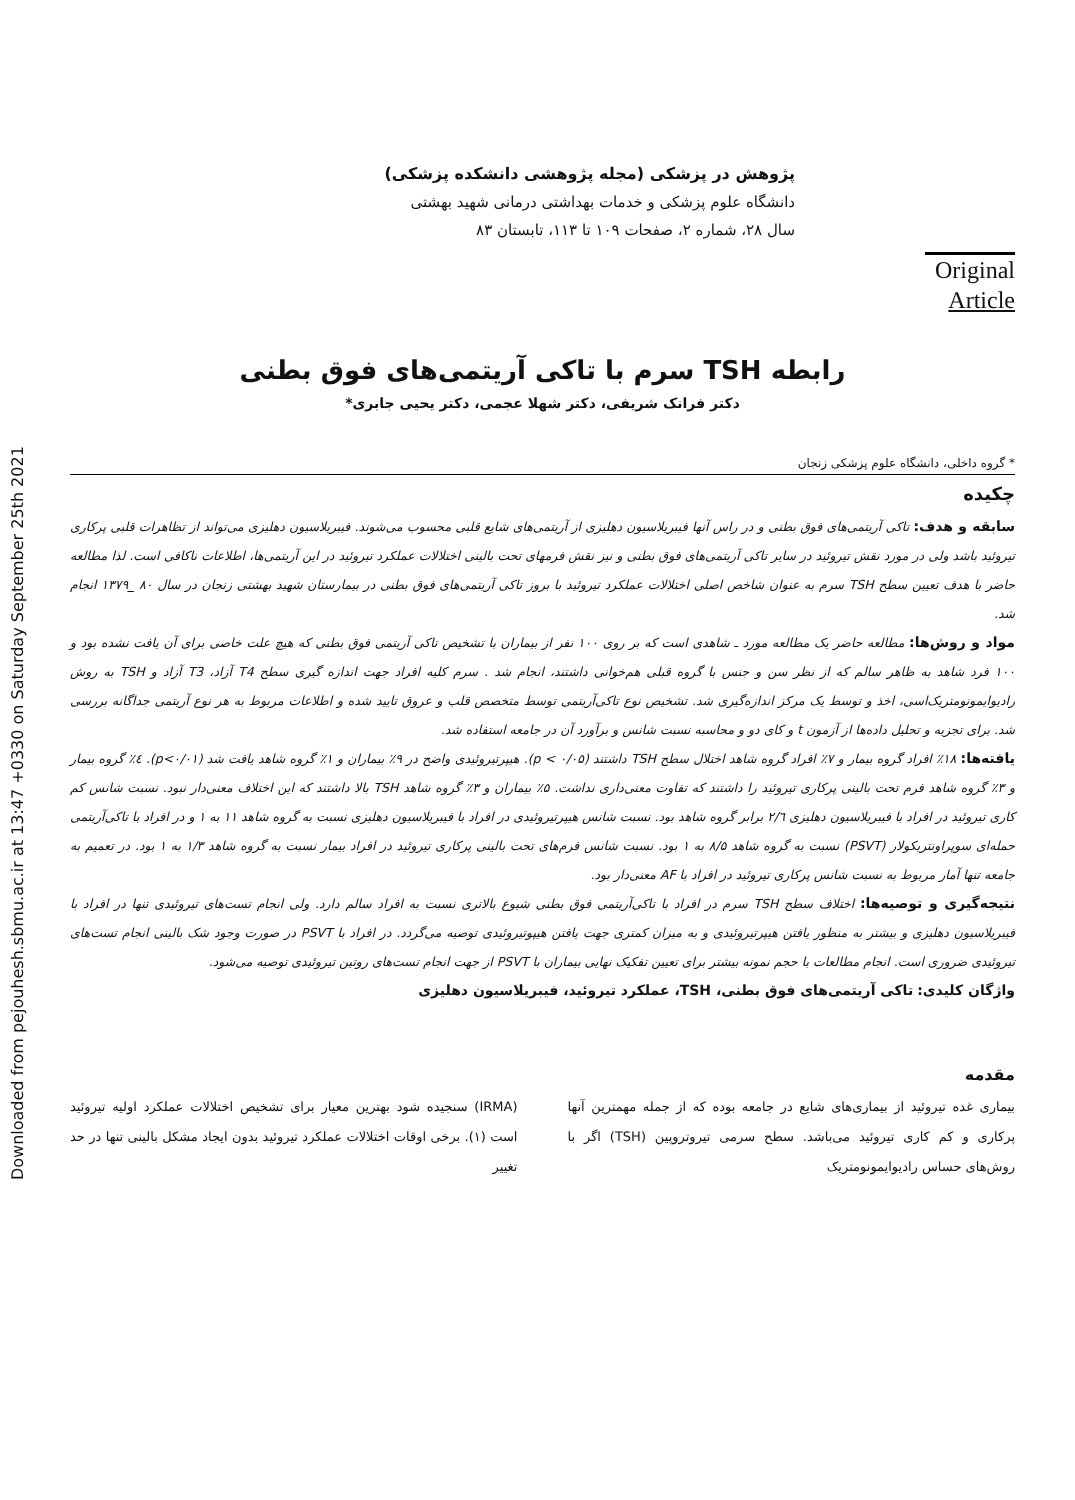Downloaded from pejouhesh.sbmu.ac.ir at 13:47 +0330 on Saturday September 25th 2021
پژوهش در پزشکی (مجله پژوهشی دانشکده پزشکی)
دانشگاه علوم پزشکی و خدمات بهداشتی درمانی شهید بهشتی
سال ۲۸، شماره ۲، صفحات ۱۰۹ تا ۱۱۳، تابستان ۸۳
Original
Article
رابطه TSH سرم با تاکی آریتمی‌های فوق بطنی
دکتر فرانک شریفی، دکتر شهلا عجمی، دکتر یحیی جابری*
* گروه داخلی، دانشگاه علوم پزشکی زنجان
چکیده
سابقه و هدف: تاکی آریتمی‌های فوق بطنی و در راس آنها فیبریلاسیون دهلیزی از آریتمی‌های شایع قلبی محسوب می‌شوند. فیبریلاسیون دهلیزی می‌تواند از تظاهرات قلبی پرکاری تیروئید باشد ولی در مورد نقش تیروئید در سایر تاکی آریتمی‌های فوق بطنی و نیز نقش فرمهای تحت بالینی اختلالات عملکرد تیروئید در این آریتمی‌ها، اطلاعات ناکافی است. لذا مطالعه حاضر با هدف تعیین سطح TSH سرم به عنوان شاخص اصلی اختلالات عملکرد تیروئید با بروز تاکی آریتمی‌های فوق بطنی در بیمارستان شهید بهشتی زنجان در سال ۸۰ _۱۳۷۹ انجام شد.
مواد و روش‌ها: مطالعه حاضر یک مطالعه مورد ـ شاهدی است که بر روی ۱۰۰ نفر از بیماران با تشخیص تاکی آریتمی فوق بطنی که هیچ علت خاصی برای آن یافت نشده بود و ۱۰۰ فرد شاهد به ظاهر سالم که از نظر سن و جنس با گروه قبلی هم‌خوانی داشتند، انجام شد . سرم کلیه افراد جهت اندازه گیری سطح T4 آزاد، T3 آزاد و TSH به روش رادیوایمونومتریک‌اسی، اخذ و توسط یک مرکز اندازه‌گیری شد. تشخیص نوع تاکی‌آریتمی توسط متخصص قلب و عروق تایید شده و اطلاعات مربوط به هر نوع آریتمی جداگانه بررسی شد. برای تجزیه و تحلیل داده‌ها از آزمون t و کای دو و محاسبه نسبت شانس و برآورد آن در جامعه استفاده شد.
یافته‌ها: ۱۸٪ افراد گروه بیمار و ۷٪ افراد گروه شاهد اختلال سطح TSH داشتند (p < ۰/۰۵). هیپرتیروئیدی واضح در ۹٪ بیماران و ۱٪ گروه شاهد یافت شد (p<۰/۰۱). ٤٪ گروه بیمار و ۳٪ گروه شاهد فرم تحت بالینی پرکاری تیروئید را داشتند که تفاوت معنی‌داری نداشت. ۵٪ بیماران و ۳٪ گروه شاهد TSH بالا داشتند که این اختلاف معنی‌دار نبود. نسبت شانس کم کاری تیروئید در افراد با فیبریلاسیون دهلیزی ۲/٦ برابر گروه شاهد بود. نسبت شانس هیپرتیروئیدی در افراد با فیبریلاسیون دهلیزی نسبت به گروه شاهد ۱۱ به ۱ و در افراد با تاکی‌آریتمی حمله‌ای سوپراونتریکولار (PSVT) نسبت به گروه شاهد ۸/۵ به ۱ بود. نسبت شانس فرم‌های تحت بالینی پرکاری تیروئید در افراد بیمار نسبت به گروه شاهد ۱/۳ به ۱ بود. در تعمیم به جامعه تنها آمار مربوط به نسبت شانس پرکاری تیروئید در افراد با AF معنی‌دار بود.
نتیجه‌گیری و توصیه‌ها: اختلاف سطح TSH سرم در افراد با تاکی‌آریتمی فوق بطنی شیوع بالاتری نسبت به افراد سالم دارد. ولی انجام تست‌های تیروئیدی تنها در افراد با فیبریلاسیون دهلیزی و بیشتر به منظور یافتن هیپرتیروئیدی و به میزان کمتری جهت یافتن هیپوتیروئیدی توصیه می‌گردد. در افراد با PSVT در صورت وجود شک بالینی انجام تست‌های تیروئیدی ضروری است. انجام مطالعات با حجم نمونه بیشتر برای تعیین تفکیک نهایی بیماران با PSVT از جهت انجام تست‌های روتین تیروئیدی توصیه می‌شود.
واژگان کلیدی: تاکی آریتمی‌های فوق بطنی، TSH، عملکرد تیروئید، فیبریلاسیون دهلیزی
مقدمه
بیماری غده تیروئید از بیماری‌های شایع در جامعه بوده که از جمله مهمترین آنها پرکاری و کم کاری تیروئید می‌باشد. سطح سرمی تیروتروپین (TSH) اگر با روش‌های حساس رادیوایمونومتریک
(IRMA) سنجیده شود بهترین معیار برای تشخیص اختلالات عملکرد اولیه تیروئید است (۱). برخی اوقات اختلالات عملکرد تیروئید بدون ایجاد مشکل بالینی تنها در حد تغییر